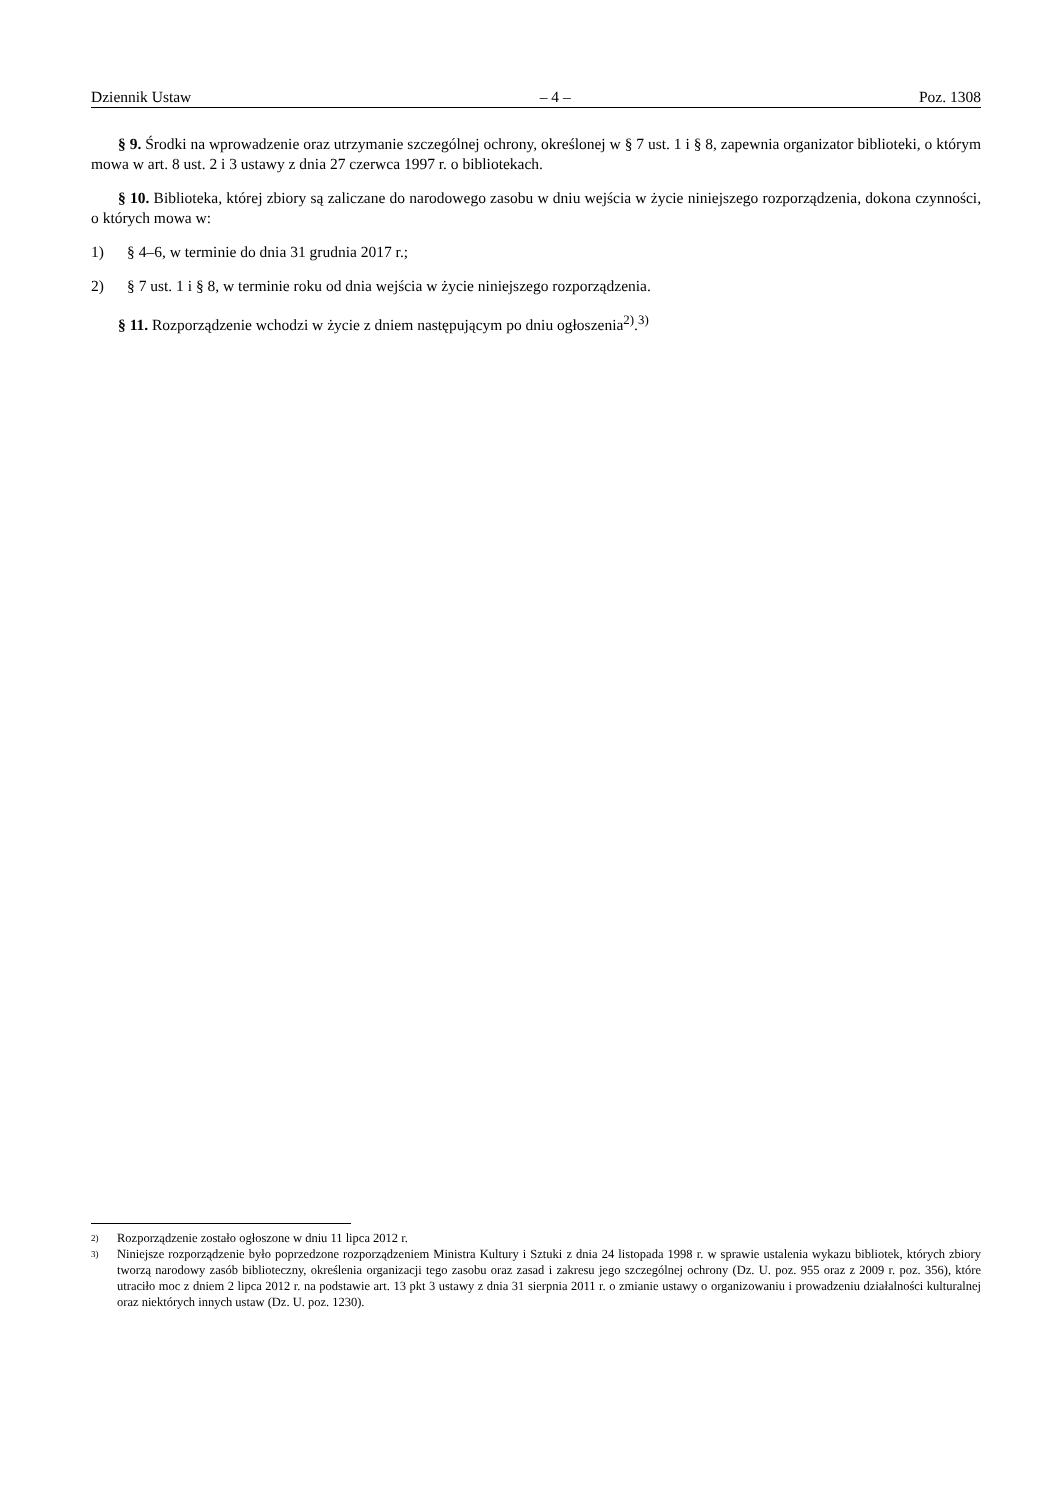Dziennik Ustaw – 4 – Poz. 1308
§ 9. Środki na wprowadzenie oraz utrzymanie szczególnej ochrony, określonej w § 7 ust. 1 i § 8, zapewnia organizator biblioteki, o którym mowa w art. 8 ust. 2 i 3 ustawy z dnia 27 czerwca 1997 r. o bibliotekach.
§ 10. Biblioteka, której zbiory są zaliczane do narodowego zasobu w dniu wejścia w życie niniejszego rozporządzenia, dokona czynności, o których mowa w:
1) § 4–6, w terminie do dnia 31 grudnia 2017 r.;
2) § 7 ust. 1 i § 8, w terminie roku od dnia wejścia w życie niniejszego rozporządzenia.
§ 11. Rozporządzenie wchodzi w życie z dniem następującym po dniu ogłoszenia<sup>2)</sup>.<sup>3)</sup>
2) Rozporządzenie zostało ogłoszone w dniu 11 lipca 2012 r.
3) Niniejsze rozporządzenie było poprzedzone rozporządzeniem Ministra Kultury i Sztuki z dnia 24 listopada 1998 r. w sprawie ustalenia wykazu bibliotek, których zbiory tworzą narodowy zasób biblioteczny, określenia organizacji tego zasobu oraz zasad i zakresu jego szczególnej ochrony (Dz. U. poz. 955 oraz z 2009 r. poz. 356), które utraciło moc z dniem 2 lipca 2012 r. na podstawie art. 13 pkt 3 ustawy z dnia 31 sierpnia 2011 r. o zmianie ustawy o organizowaniu i prowadzeniu działalności kulturalnej oraz niektórych innych ustaw (Dz. U. poz. 1230).